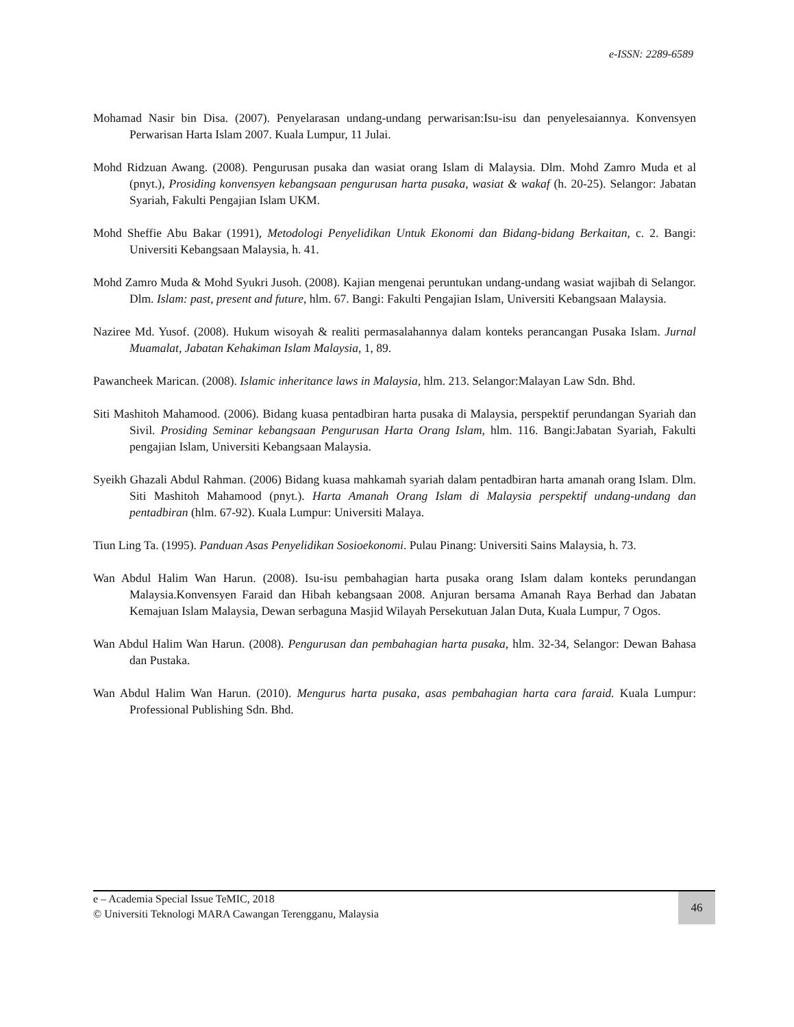e-ISSN: 2289-6589
Mohamad Nasir bin Disa. (2007). Penyelarasan undang-undang perwarisan:Isu-isu dan penyelesaiannya. Konvensyen Perwarisan Harta Islam 2007. Kuala Lumpur, 11 Julai.
Mohd Ridzuan Awang. (2008). Pengurusan pusaka dan wasiat orang Islam di Malaysia. Dlm. Mohd Zamro Muda et al (pnyt.), Prosiding konvensyen kebangsaan pengurusan harta pusaka, wasiat & wakaf (h. 20-25). Selangor: Jabatan Syariah, Fakulti Pengajian Islam UKM.
Mohd Sheffie Abu Bakar (1991), Metodologi Penyelidikan Untuk Ekonomi dan Bidang-bidang Berkaitan, c. 2. Bangi: Universiti Kebangsaan Malaysia, h. 41.
Mohd Zamro Muda & Mohd Syukri Jusoh. (2008). Kajian mengenai peruntukan undang-undang wasiat wajibah di Selangor. Dlm. Islam: past, present and future, hlm. 67. Bangi: Fakulti Pengajian Islam, Universiti Kebangsaan Malaysia.
Naziree Md. Yusof. (2008). Hukum wisoyah & realiti permasalahannya dalam konteks perancangan Pusaka Islam. Jurnal Muamalat, Jabatan Kehakiman Islam Malaysia, 1, 89.
Pawancheek Marican. (2008). Islamic inheritance laws in Malaysia, hlm. 213. Selangor:Malayan Law Sdn. Bhd.
Siti Mashitoh Mahamood. (2006). Bidang kuasa pentadbiran harta pusaka di Malaysia, perspektif perundangan Syariah dan Sivil. Prosiding Seminar kebangsaan Pengurusan Harta Orang Islam, hlm. 116. Bangi:Jabatan Syariah, Fakulti pengajian Islam, Universiti Kebangsaan Malaysia.
Syeikh Ghazali Abdul Rahman. (2006) Bidang kuasa mahkamah syariah dalam pentadbiran harta amanah orang Islam. Dlm. Siti Mashitoh Mahamood (pnyt.). Harta Amanah Orang Islam di Malaysia perspektif undang-undang dan pentadbiran (hlm. 67-92). Kuala Lumpur: Universiti Malaya.
Tiun Ling Ta. (1995). Panduan Asas Penyelidikan Sosioekonomi. Pulau Pinang: Universiti Sains Malaysia, h. 73.
Wan Abdul Halim Wan Harun. (2008). Isu-isu pembahagian harta pusaka orang Islam dalam konteks perundangan Malaysia.Konvensyen Faraid dan Hibah kebangsaan 2008. Anjuran bersama Amanah Raya Berhad dan Jabatan Kemajuan Islam Malaysia, Dewan serbaguna Masjid Wilayah Persekutuan Jalan Duta, Kuala Lumpur, 7 Ogos.
Wan Abdul Halim Wan Harun. (2008). Pengurusan dan pembahagian harta pusaka, hlm. 32-34, Selangor: Dewan Bahasa dan Pustaka.
Wan Abdul Halim Wan Harun. (2010). Mengurus harta pusaka, asas pembahagian harta cara faraid. Kuala Lumpur: Professional Publishing Sdn. Bhd.
e – Academia Special Issue TeMIC, 2018
© Universiti Teknologi MARA Cawangan Terengganu, Malaysia
46